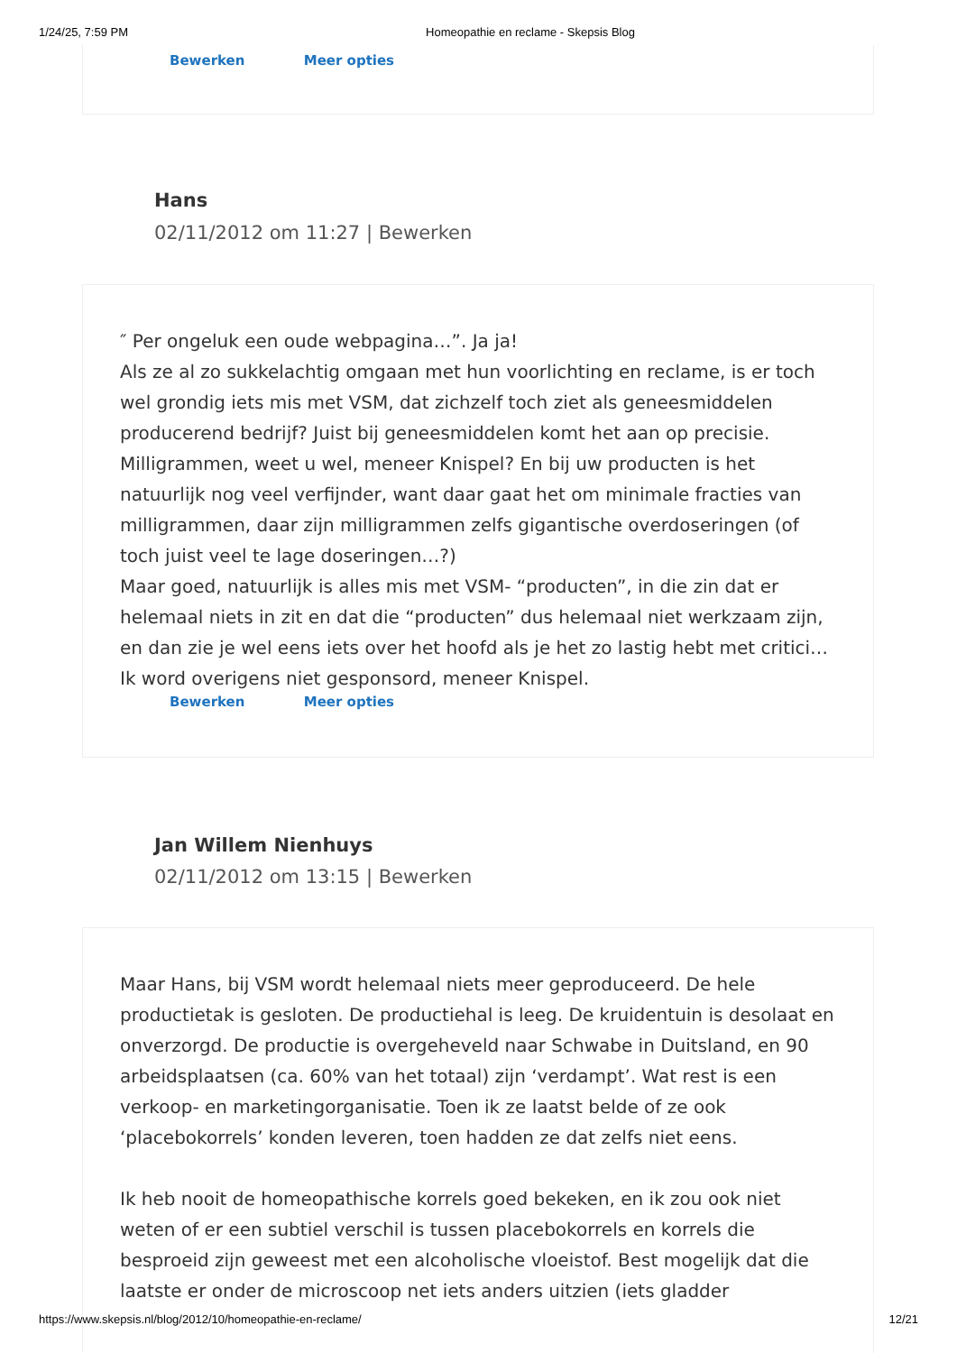1/24/25, 7:59 PM Homeopathie en reclame - Skepsis Blog
Bewerken Meer opties
Hans
02/11/2012 om 11:27 | Bewerken
″ Per ongeluk een oude webpagina…”. Ja ja!
Als ze al zo sukkelachtig omgaan met hun voorlichting en reclame, is er toch wel grondig iets mis met VSM, dat zichzelf toch ziet als geneesmiddelen producerend bedrijf? Juist bij geneesmiddelen komt het aan op precisie. Milligrammen, weet u wel, meneer Knispel? En bij uw producten is het natuurlijk nog veel verfijnder, want daar gaat het om minimale fracties van milligrammen, daar zijn milligrammen zelfs gigantische overdoseringen (of toch juist veel te lage doseringen…?)
Maar goed, natuurlijk is alles mis met VSM- “producten”, in die zin dat er helemaal niets in zit en dat die “producten” dus helemaal niet werkzaam zijn, en dan zie je wel eens iets over het hoofd als je het zo lastig hebt met critici…
Ik word overigens niet gesponsord, meneer Knispel.
Bewerken Meer opties
Jan Willem Nienhuys
02/11/2012 om 13:15 | Bewerken
Maar Hans, bij VSM wordt helemaal niets meer geproduceerd. De hele productietak is gesloten. De productiehal is leeg. De kruidentuin is desolaat en onverzorgd. De productie is overgeheveld naar Schwabe in Duitsland, en 90 arbeidsplaatsen (ca. 60% van het totaal) zijn ‘verdampt’. Wat rest is een verkoop- en marketingorganisatie. Toen ik ze laatst belde of ze ook ‘placebokorrels’ konden leveren, toen hadden ze dat zelfs niet eens.
Ik heb nooit de homeopathische korrels goed bekeken, en ik zou ook niet weten of er een subtiel verschil is tussen placebokorrels en korrels die besproeid zijn geweest met een alcoholische vloeistof. Best mogelijk dat die laatste er onder de microscoop net iets anders uitzien (iets gladder
https://www.skepsis.nl/blog/2012/10/homeopathie-en-reclame/ 12/21